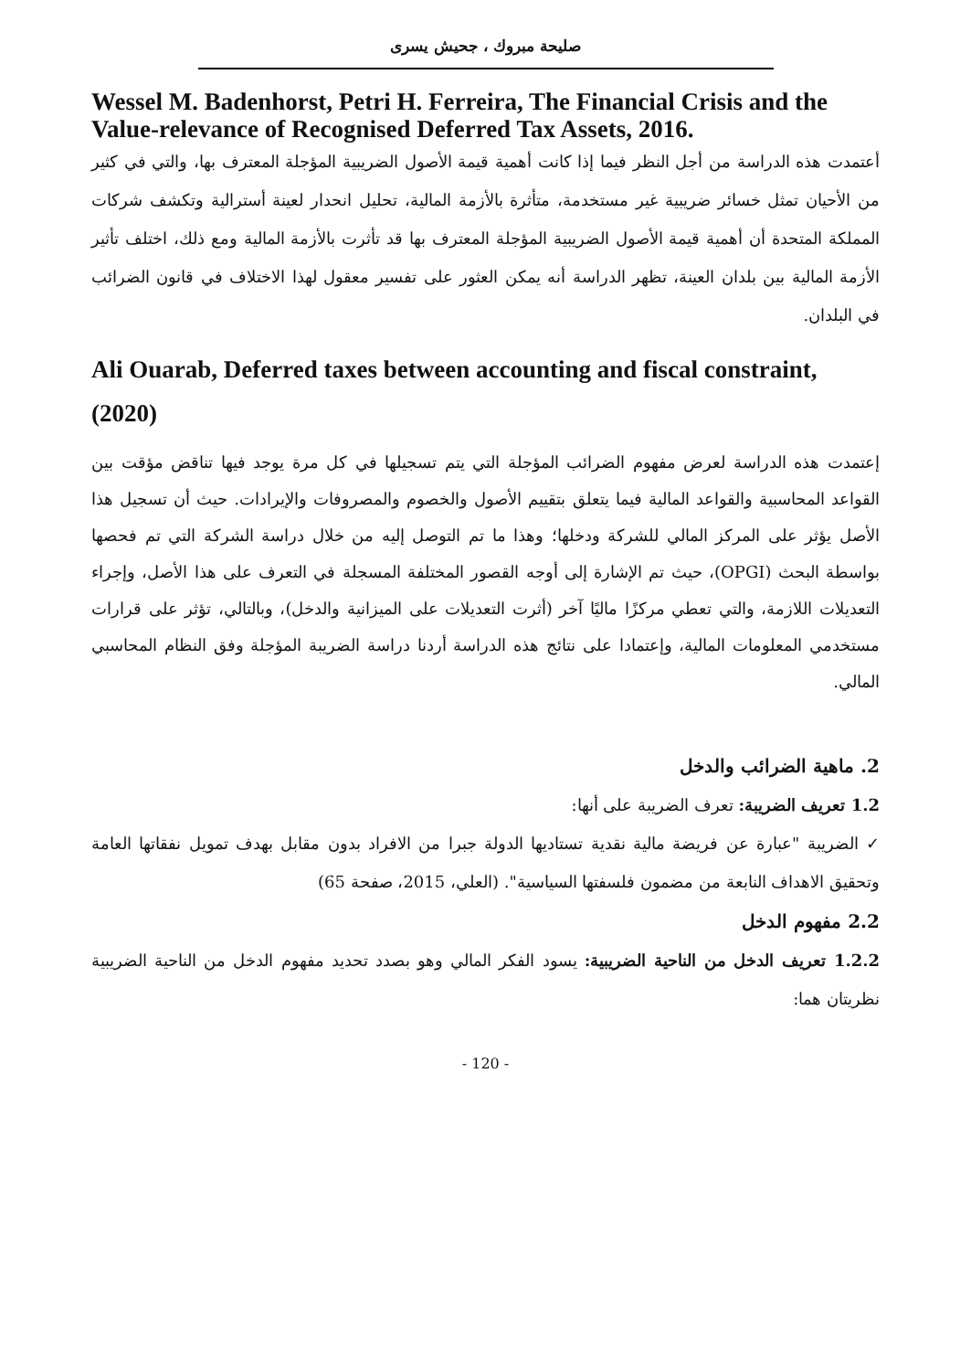صليحة مبروك ، جحيش يسرى
Wessel M. Badenhorst, Petri H. Ferreira, The Financial Crisis and the Value-relevance of Recognised Deferred Tax Assets, 2016.
أعتمدت هذه الدراسة من أجل النظر فيما إذا كانت أهمية قيمة الأصول الضريبية المؤجلة المعترف بها، والتي في كثير من الأحيان تمثل خسائر ضريبية غير مستخدمة، متأثرة بالأزمة المالية، تحليل انحدار لعينة أسترالية وتكشف شركات المملكة المتحدة أن أهمية قيمة الأصول الضريبية المؤجلة المعترف بها قد تأثرت بالأزمة المالية ومع ذلك، اختلف تأثير الأزمة المالية بين بلدان العينة، تظهر الدراسة أنه يمكن العثور على تفسير معقول لهذا الاختلاف في قانون الضرائب في البلدان.
Ali Ouarab, Deferred taxes between accounting and fiscal constraint, (2020)
إعتمدت هذه الدراسة لعرض مفهوم الضرائب المؤجلة التي يتم تسجيلها في كل مرة يوجد فيها تناقض مؤقت بين القواعد المحاسبية والقواعد المالية فيما يتعلق بتقييم الأصول والخصوم والمصروفات والإيرادات. حيث أن تسجيل هذا الأصل يؤثر على المركز المالي للشركة ودخلها؛ وهذا ما تم التوصل إليه من خلال دراسة الشركة التي تم فحصها بواسطة البحث (OPGI)، حيث تم الإشارة إلى أوجه القصور المختلفة المسجلة في التعرف على هذا الأصل، وإجراء التعديلات اللازمة، والتي تعطي مركزًا ماليًا آخر (أثرت التعديلات على الميزانية والدخل)، وبالتالي، تؤثر على قرارات مستخدمي المعلومات المالية، وإعتمادا على نتائج هذه الدراسة أردنا دراسة الضريبة المؤجلة وفق النظام المحاسبي المالي.
2. ماهية الضرائب والدخل
1.2 تعريف الضريبة: تعرف الضريبة على أنها:
✓ الضريبة "عبارة عن فريضة مالية نقدية تستاديها الدولة جبرا من الافراد بدون مقابل بهدف تمويل نفقاتها العامة وتحقيق الاهداف النابعة من مضمون فلسفتها السياسية". (العلي، 2015، صفحة 65)
2.2 مفهوم الدخل
1.2.2 تعريف الدخل من الناحية الضريبية: يسود الفكر المالي وهو بصدد تحديد مفهوم الدخل من الناحية الضريبية نظريتان هما:
- 120 -